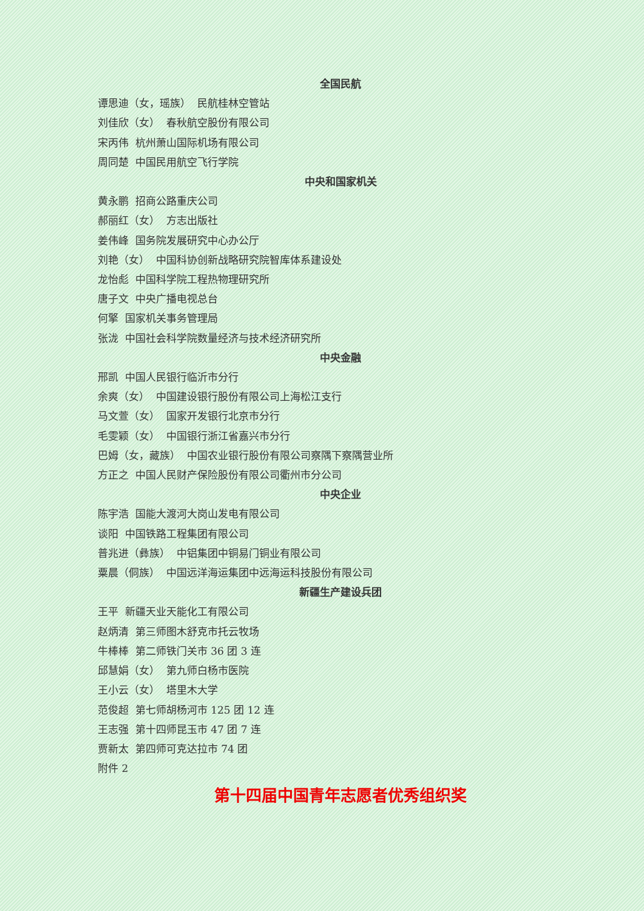全国民航
谭思迪（女，瑶族） 民航桂林空管站
刘佳欣（女） 春秋航空股份有限公司
宋丙伟 杭州萧山国际机场有限公司
周同楚 中国民用航空飞行学院
中央和国家机关
黄永鹏 招商公路重庆公司
郝丽红（女） 方志出版社
姜伟峰 国务院发展研究中心办公厅
刘艳（女） 中国科协创新战略研究院智库体系建设处
龙怡彪 中国科学院工程热物理研究所
唐子文 中央广播电视总台
何擎 国家机关事务管理局
张泷 中国社会科学院数量经济与技术经济研究所
中央金融
邢凯 中国人民银行临沂市分行
余爽（女） 中国建设银行股份有限公司上海松江支行
马文萱（女） 国家开发银行北京市分行
毛雯颖（女） 中国银行浙江省嘉兴市分行
巴姆（女，藏族） 中国农业银行股份有限公司察隅下察隅营业所
方正之 中国人民财产保险股份有限公司衢州市分公司
中央企业
陈宇浩 国能大渡河大岗山发电有限公司
谈阳 中国铁路工程集团有限公司
普兆进（彝族） 中铝集团中铜易门铜业有限公司
粟晨（侗族） 中国远洋海运集团中远海运科技股份有限公司
新疆生产建设兵团
王平 新疆天业天能化工有限公司
赵炳清 第三师图木舒克市托云牧场
牛棒棒 第二师铁门关市 36 团 3 连
邱慧娟（女） 第九师白杨市医院
王小云（女） 塔里木大学
范俊超 第七师胡杨河市 125 团 12 连
王志强 第十四师昆玉市 47 团 7 连
贾新太 第四师可克达拉市 74 团
附件 2
第十四届中国青年志愿者优秀组织奖